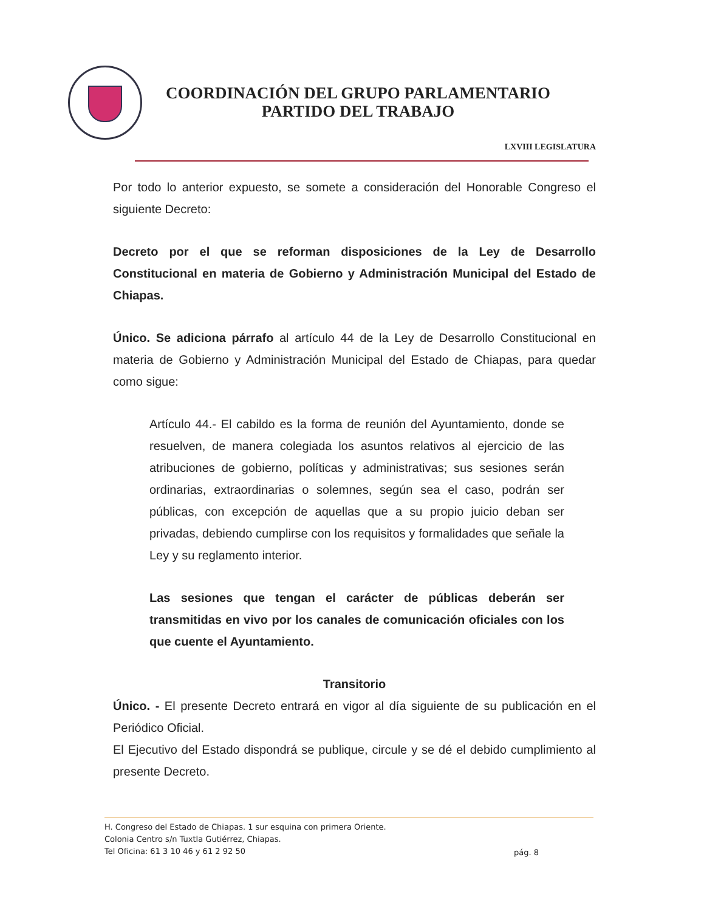COORDINACIÓN DEL GRUPO PARLAMENTARIO
PARTIDO DEL TRABAJO
LXVIII LEGISLATURA
Por todo lo anterior expuesto, se somete a consideración del Honorable Congreso el siguiente Decreto:
Decreto por el que se reforman disposiciones de la Ley de Desarrollo Constitucional en materia de Gobierno y Administración Municipal del Estado de Chiapas.
Único. Se adiciona párrafo al artículo 44 de la Ley de Desarrollo Constitucional en materia de Gobierno y Administración Municipal del Estado de Chiapas, para quedar como sigue:
Artículo 44.- El cabildo es la forma de reunión del Ayuntamiento, donde se resuelven, de manera colegiada los asuntos relativos al ejercicio de las atribuciones de gobierno, políticas y administrativas; sus sesiones serán ordinarias, extraordinarias o solemnes, según sea el caso, podrán ser públicas, con excepción de aquellas que a su propio juicio deban ser privadas, debiendo cumplirse con los requisitos y formalidades que señale la Ley y su reglamento interior.
Las sesiones que tengan el carácter de públicas deberán ser transmitidas en vivo por los canales de comunicación oficiales con los que cuente el Ayuntamiento.
Transitorio
Único. - El presente Decreto entrará en vigor al día siguiente de su publicación en el Periódico Oficial.
El Ejecutivo del Estado dispondrá se publique, circule y se dé el debido cumplimiento al presente Decreto.
H. Congreso del Estado de Chiapas. 1 sur esquina con primera Oriente.
Colonia Centro s/n Tuxtla Gutiérrez, Chiapas.
Tel Oficina: 61 3 10 46 y 61 2 92 50
pág. 8